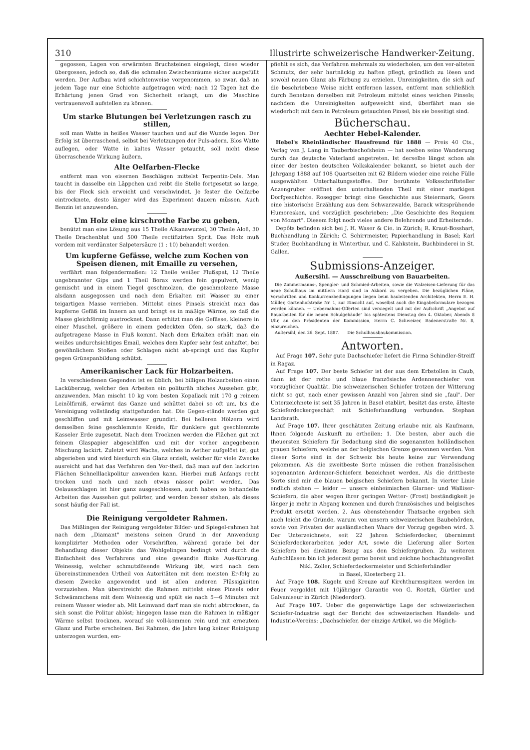310 Illustrirte schweizerische Handwerker-Zeitung.
gegossen, Lagen von erwärmten Bruchsteinen eingelegt, diese wieder übergossen, jedoch so, daß die schmalen Zwischenräume sicher ausgefüllt werden. Der Aufbau wird schichtenweise vorgenommen, so zwar, daß an jedem Tage nur eine Schichte aufgetragen wird; nach 12 Tagen hat die Erhärtung jenen Grad von Sicherheit erlangt, um die Maschine vertrauensvoll aufstellen zu können.
Um starke Blutungen bei Verletzungen rasch zu stillen,
soll man Watte in heißes Wasser tauchen und auf die Wunde legen. Der Erfolg ist überraschend, selbst bei Verletzungen der Puls-adern. Blos Watte auflegen, oder Watte in kaltes Wasser getaucht, soll nicht diese überraschende Wirkung äußern.
Alte Oelfarben-Flecke
entfernt man von eisernen Beschlägen mittelst Terpentin-Oels. Man taucht in dasselbe ein Läppchen und reibt die Stelle fortgesetzt so lange, bis der Fleck sich erweicht und verschwindet. Je fester die Oelfarbe eintrocknete, desto länger wird das Experiment dauern müssen. Auch Benzin ist anzuwenden.
Um Holz eine kirschrothe Farbe zu geben,
benützt man eine Lösung aus 15 Theile Alkanawurzel, 30 Theile Aloë, 30 Theile Drachenblut und 500 Theile rectifizirten Sprit. Das Holz muß vordem mit verdünnter Salpetersäure (1 : 10) behandelt werden.
Um kupferne Gefässe, welche zum Kochen von Speisen dienen, mit Emaille zu versehen,
verfährt man folgendermaßen: 12 Theile weißer Flußspat, 12 Theile ungebrannter Gips und 1 Theil Borax werden fein gepulvert, wenig gemischt und in einem Tiegel geschmolzen, die geschmolzene Masse alsdann ausgegossen und nach dem Erkalten mit Wasser zu einer teigartigen Masse verrieben. Mittelst eines Pinsels streicht man das kupferne Gefäß im Innern an und bringt es in mäßige Wärme, so daß die Masse gleichförmig austrocknet. Dann erhitzt man die Gefässe, kleinere in einer Muschel, größere in einem gedeckten Ofen, so stark, daß die aufgetragene Masse in Fluß kommt. Nach dem Erkalten erhält man ein weißes undurchsichtiges Email, welches dem Kupfer sehr fest anhaftet, bei gewöhnlichem Stoßen oder Schlagen nicht ab-springt und das Kupfer gegen Grünspanbildung schützt.
Amerikanischer Lack für Holzarbeiten.
In verschiedenen Gegenden ist es üblich, bei billigen Holzarbeiten einen Lacküberzug, welcher den Arbeiten ein polituräh nliches Aussehen gibt, anzuwenden. Man mischt 10 kg vom besten Kopallack mit 170 g reinem Leinölfirniß, erwärmt das Ganze und schüttet dabei so oft um, bis die Vereinigung vollständig stattgefunden hat. Die Gegen-stände werden gut geschliffen und mit Leimwasser grundirt. Bei helleren Hölzern wird demselben feine geschlemmte Kreide, für dunklere gut geschlemmte Kasseler Erde zugesetzt. Nach dem Trocknen werden die Flächen gut mit feinem Glaspapier abgeschliffen und mit der vorher angegebenen Mischung lackirt. Zuletzt wird Wachs, welches in Aether aufgelöst ist, gut abgerieben und wird hierdurch ein Glanz erzielt, welcher für viele Zwecke ausreicht und hat das Verfahren den Vor-theil, daß man auf den lackirten Flächen Schnelllackpolitur anwenden kann. Hierbei muß Anfangs recht trocken und nach und nach etwas nässer polirt werden. Das Oelausschlagen ist hier ganz ausgeschlossen, auch haben so behandelte Arbeiten das Aussehen gut polirter, und werden besser stehen, als dieses sonst häufig der Fall ist.
Die Reinigung vergoldeter Rahmen.
Das Mißlingen der Reinigung vergoldeter Bilder- und Spiegel-rahmen hat nach dem „Diamant" meistens seinen Grund in der Anwendung komplizirter Methoden oder Vorschriften, während gerade bei der Behandlung dieser Objekte das Wohlgelingen bedingt wird durch die Einfachheit des Verfahrens und eine gewandte flinke Aus-führung. Weinessig, welcher schmutzlösende Wirkung übt, wird nach dem übereinstimmenden Urtheil von Autoritäten mit dem meisten Er-folg zu diesem Zwecke angewendet und ist allen anderen Flüssigkeiten vorzuziehen. Man überstreicht die Rahmen mittelst eines Pinsels oder Schwämmchens mit dem Weinessig und spült sie nach 5—6 Minuten mit reinem Wasser wieder ab. Mit Leinwand darf man sie nicht abtrocknen, da sich sonst die Politur ablöst; hingegen lasse man die Rahmen in mäßiger Wärme selbst trocknen, worauf sie voll-kommen rein und mit erneutem Glanz und Farbe erscheinen. Bei Rahmen, die Jahre lang keiner Reinigung unterzogen wurden, em-
pfiehlt es sich, das Verfahren mehrmals zu wiederholen, um den ver-alteten Schmutz, der sehr hartnäckig zu haften pflegt, gründlich zu lösen und sowohl neuen Glanz als Färbung zu erzielen. Unreinigkeiten, die sich auf die beschriebene Weise nicht entfernen lassen, entfernt man schließlich durch Benetzen derselben mit Petroleum mittelst eines weichen Pinsels; nachdem die Unreinigkeiten aufgeweicht sind, überfährt man sie wiederholt mit dem in Petroleum getauchten Pinsel, bis sie beseitigt sind.
Bücherschau.
Aechter Hebel-Kalender.
Hebel's Rheinländischer Hausfreund für 1888 — Preis 40 Cts., Verlag von J. Lang in Tauberbischofsheim — hat soeben seine Wanderung durch das deutsche Vaterland angetreten. Ist derselbe längst schon als einer der besten deutschen Volkskalender bekannt, so bietet auch der Jahrgang 1888 auf 108 Quartseiten mit 62 Bildern wieder eine reiche Fülle ausgewählten Unterhaltungsstoffes. Der berühmte Volksschriftsteller Anzengruber eröffnet den unterhaltenden Theil mit einer markigen Dorfgeschichte. Rosegger bringt eine Geschichte aus Steiermark, Geers eine historische Erzählung aus dem Schwarzwalde, Barack witzsprühende Humoresken, und vorzüglich geschrieben: „Die Geschichte des Requiem von Mozart". Diesem folgt noch vieles andere Belehrende und Erheiternde.
Depôts befinden sich bei J. H. Waser & Cie. in Zürich; R. Kraut-Bosshart, Buchhandlung in Zürich; C. Schirrmeister, Papierhandlung in Basel; Karl Studer, Buchhandlung in Winterthur, und C. Kahkstein, Buchbinderei in St. Gallen.
Submissions-Anzeiger.
Außersihl. — Ausschreibung von Bauarbeiten.
Die Zimmermanns-, Spengler- und Schmied-Arbeiten, sowie die Walzeisen-Lieferung für das neue Schulhaus im mittlern Hard sind in Akkord zu vergeben. Die bezüglichen Pläne, Vorschriften und Konkurrenzbedingungen liegen beim bauleitenden Architekten, Herrn E. H. Müller, Gartenhofstraße Nr. 1, zur Einsicht auf, woselbst auch die Eingabeformulare bezogen werden können. — Uebernahms-Offerten sind versiegelt und mit der Aufschrift „Angebot auf Bauarbeiten für die neuen Schulgebäude" bis spätestens Dienstag den 4. Oktober, Abends 8 Uhr, an den Präsidenten der Kommission, Herrn C. Schweizer, Badenerstraße Nr. 8, einzureichen.
Außersihl, den 26. Sept. 1887. Die Schulhausbaukommission.
Antworten.
Auf Frage 107. Sehr gute Dachschiefer liefert die Firma Schindler-Streiff in Ragaz.
Auf Frage 107. Der beste Schiefer ist der aus dem Erbstollen in Caub, dann ist der rothe und blaue französische Ardennenschiefer von vorzüglicher Qualität. Die schweizerischen Schiefer trotzen der Witterung nicht so gut, nach einer gewissen Anzahl von Jahren sind sie „faul". Der Unterzeichnete ist seit 35 Jahren in Basel etablirt, besitzt das erste, älteste Schieferdeckergeschäft mit Schieferhandlung verbunden. Stephan Landsrath.
Auf Frage 107. Ihrer geschätzten Zeitung erlaube mir, als Kaufmann, Ihnen folgende Auskunft zu ertheilen: 1. Die besten, aber auch die theuersten Schiefern für Bedachung sind die sogenannten holländischen grauen Schiefern, welche an der belgischen Grenze gewonnen werden. Von dieser Sorte sind in der Schweiz bis heute keine zur Verwendung gekommen. Als die zweitbeste Sorte müssen die rothen französischen sogenannten Ardenner-Schiefern bezeichnet werden. Als die drittbeste Sorte sind mir die blauen belgischen Schiefern bekannt. In vierter Linie endlich stehen — leider — unsere einheimischen Glarner- und Walliser-Schiefern, die aber wegen ihrer geringen Wetter- (Frost) beständigkeit je länger je mehr in Abgang kommen und durch französisches und belgisches Produkt ersetzt werden. 2. Aus obenstehender Thatsache ergeben sich auch leicht die Gründe, warum von unsern schweizerischen Baubehörden, sowie von Privaten der ausländischen Waare der Vorzug gegeben wird. 3. Der Unterzeichnete, seit 22 Jahren Schieferdecker, übernimmt Schieferdeckerarbeiten jeder Art, sowie die Lieferung aller Sorten Schiefern bei direktem Bezug aus den Schiefergruben. Zu weiteren Aufschlüssen bin ich jederzeit gerne bereit und zeichne hochachtungsvollst
Nikl. Zoller, Schieferdeckermeister und Schieferhändler
in Basel, Klosterberg 21.
Auf Frage 108. Kugeln und Kreuze auf Kirchthurmspitzen werden im Feuer vergoldet mit 10jähriger Garantie von G. Roetzli, Gürtler und Galvaniseur in Zürich (Niederdorf).
Auf Frage 107. Ueber die gegenwärtige Lage der schweizerischen Schiefer-Industrie sagt der Bericht des schweizerischen Handels- und Industrie-Vereins: „Dachschiefer, der einzige Artikel, wo die Möglich-